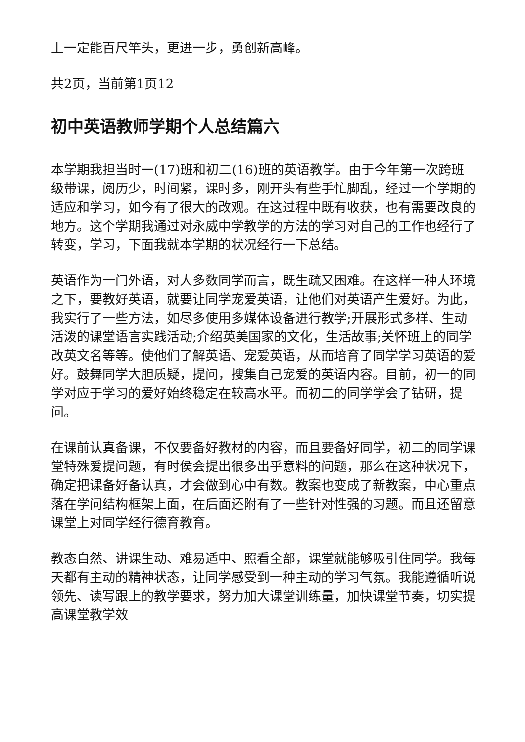上一定能百尺竿头，更进一步，勇创新高峰。
共2页，当前第1页12
初中英语教师学期个人总结篇六
本学期我担当时一(17)班和初二(16)班的英语教学。由于今年第一次跨班级带课，阅历少，时间紧，课时多，刚开头有些手忙脚乱，经过一个学期的适应和学习，如今有了很大的改观。在这过程中既有收获，也有需要改良的地方。这个学期我通过对永威中学教学的方法的学习对自己的工作也经行了转变，学习，下面我就本学期的状况经行一下总结。
英语作为一门外语，对大多数同学而言，既生疏又困难。在这样一种大环境之下，要教好英语，就要让同学宠爱英语，让他们对英语产生爱好。为此，我实行了一些方法，如尽多使用多媒体设备进行教学;开展形式多样、生动活泼的课堂语言实践活动;介绍英美国家的文化，生活故事;关怀班上的同学改英文名等等。使他们了解英语、宠爱英语，从而培育了同学学习英语的爱好。鼓舞同学大胆质疑，提问，搜集自己宠爱的英语内容。目前，初一的同学对应于学习的爱好始终稳定在较高水平。而初二的同学学会了钻研，提问。
在课前认真备课，不仅要备好教材的内容，而且要备好同学，初二的同学课堂特殊爱提问题，有时侯会提出很多出乎意料的问题，那么在这种状况下，确定把课备好备认真，才会做到心中有数。教案也变成了新教案，中心重点落在学问结构框架上面，在后面还附有了一些针对性强的习题。而且还留意课堂上对同学经行德育教育。
教态自然、讲课生动、难易适中、照看全部，课堂就能够吸引住同学。我每天都有主动的精神状态，让同学感受到一种主动的学习气氛。我能遵循听说领先、读写跟上的教学要求，努力加大课堂训练量，加快课堂节奏，切实提高课堂教学效